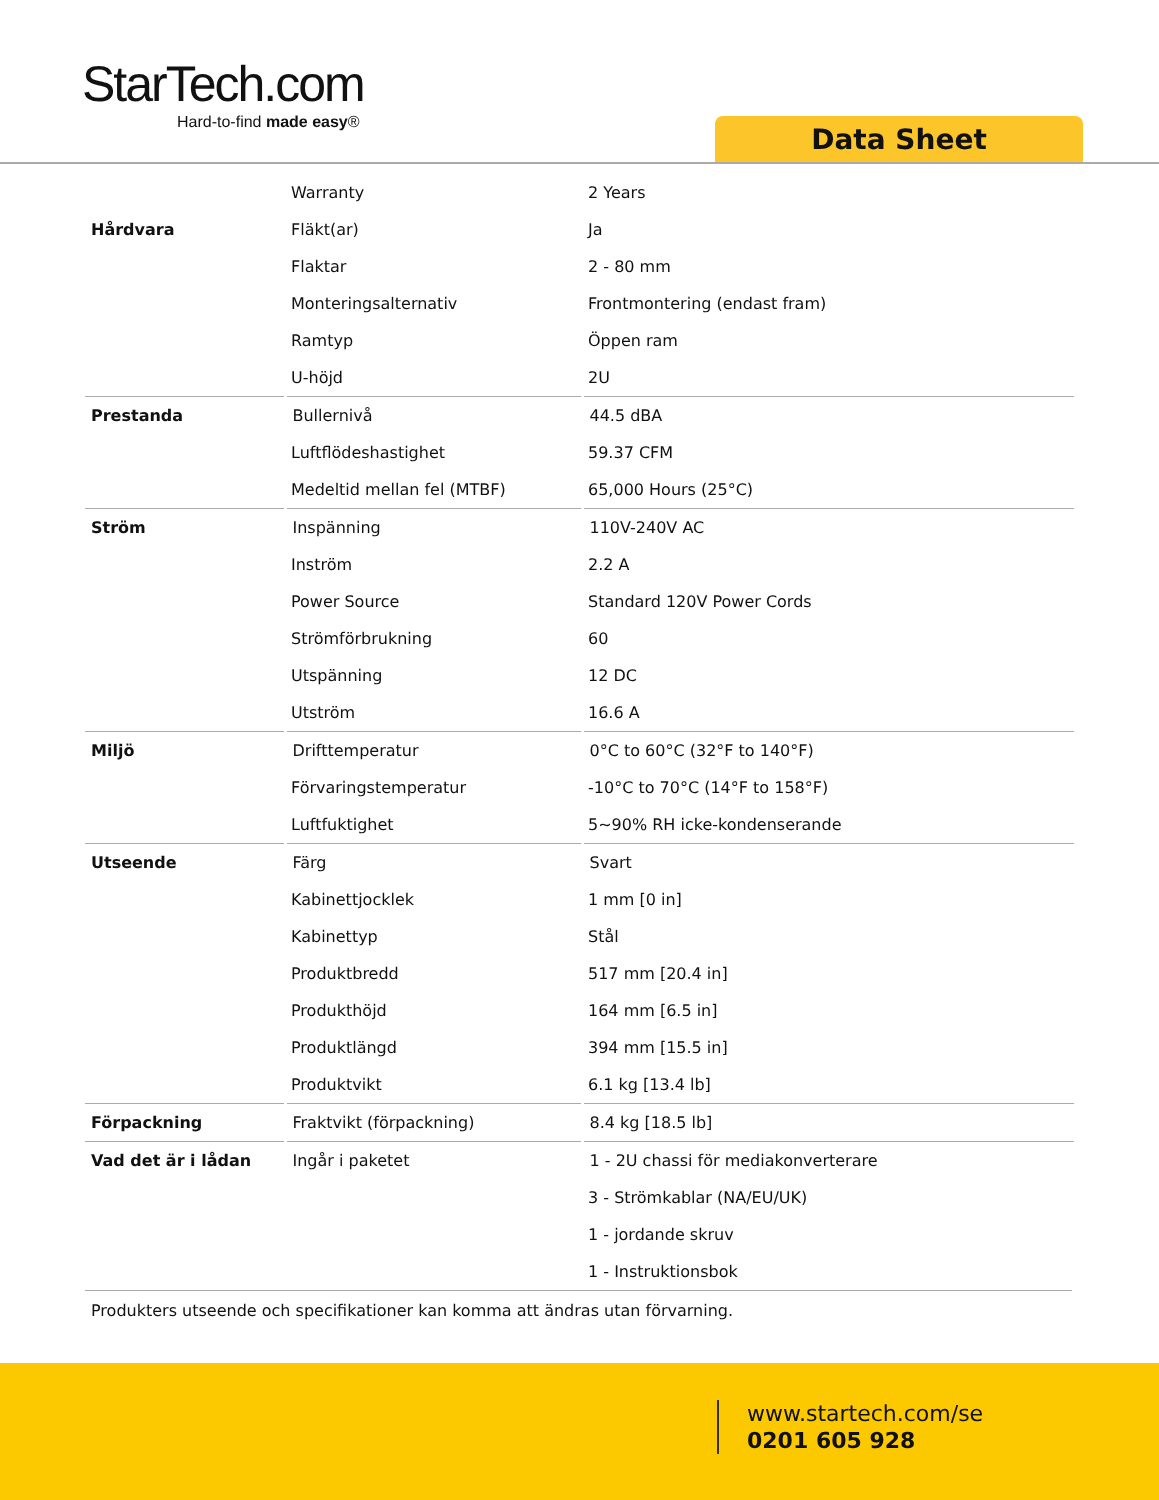StarTech.com
Hard-to-find made easy®
Data Sheet
| | Warranty | 2 Years |
| Hårdvara | Fläkt(ar) | Ja |
| | Flaktar | 2 - 80 mm |
| | Monteringsalternativ | Frontmontering (endast fram) |
| | Ramtyp | Öppen ram |
| | U-höjd | 2U |
| Prestanda | Bullernivå | 44.5 dBA |
| | Luftflödeshastighet | 59.37 CFM |
| | Medeltid mellan fel (MTBF) | 65,000 Hours (25°C) |
| Ström | Inspänning | 110V-240V AC |
| | Inström | 2.2 A |
| | Power Source | Standard 120V Power Cords |
| | Strömförbrukning | 60 |
| | Utspänning | 12 DC |
| | Utström | 16.6 A |
| Miljö | Drifttemperatur | 0°C to 60°C (32°F to 140°F) |
| | Förvaringstemperatur | -10°C to 70°C (14°F to 158°F) |
| | Luftfuktighet | 5~90% RH icke-kondenserande |
| Utseende | Färg | Svart |
| | Kabinettjocklek | 1 mm [0 in] |
| | Kabinettyp | Stål |
| | Produktbredd | 517 mm [20.4 in] |
| | Produkthöjd | 164 mm [6.5 in] |
| | Produktlängd | 394 mm [15.5 in] |
| | Produktvikt | 6.1 kg [13.4 lb] |
| Förpackning | Fraktvikt (förpackning) | 8.4 kg [18.5 lb] |
| Vad det är i lådan | Ingår i paketet | 1 - 2U chassi för mediakonverterare |
| | | 3 - Strömkablar (NA/EU/UK) |
| | | 1 - jordande skruv |
| | | 1 - Instruktionsbok |
Produkters utseende och specifikationer kan komma att ändras utan förvarning.
www.startech.com/se
0201 605 928